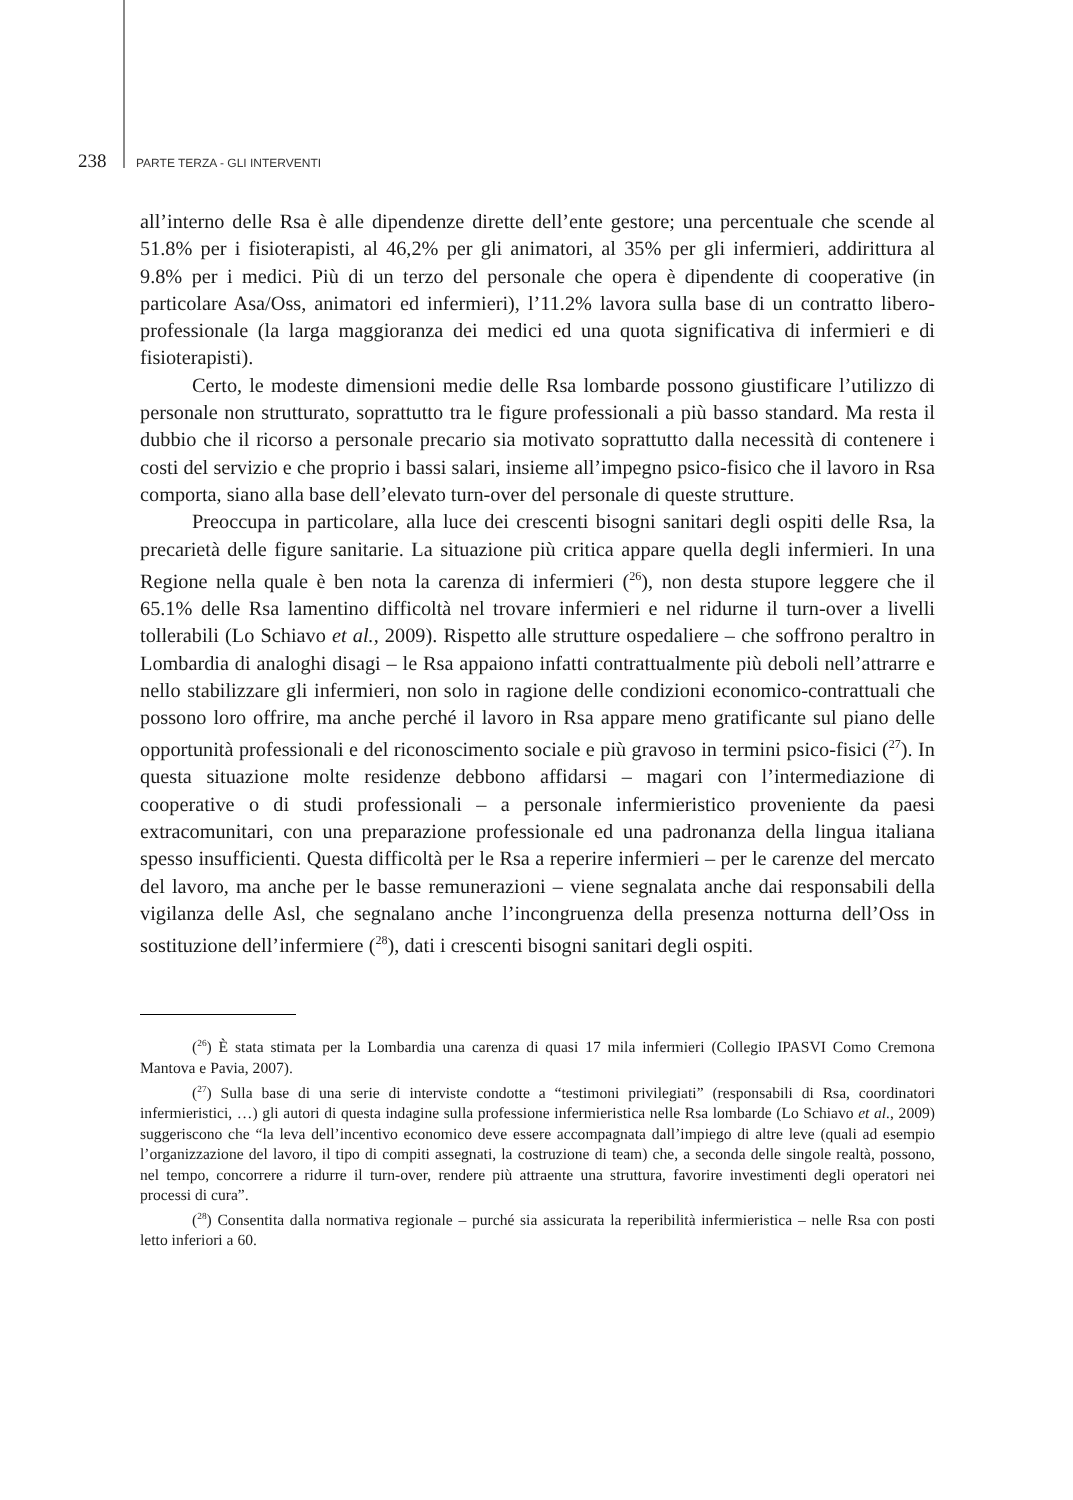238 PARTE TERZA - GLI INTERVENTI
all’interno delle Rsa è alle dipendenze dirette dell’ente gestore; una percentuale che scende al 51.8% per i fisioterapisti, al 46,2% per gli animatori, al 35% per gli infermieri, addirittura al 9.8% per i medici. Più di un terzo del personale che opera è dipendente di cooperative (in particolare Asa/Oss, animatori ed infermieri), l’11.2% lavora sulla base di un contratto libero-professionale (la larga maggioranza dei medici ed una quota significativa di infermieri e di fisioterapisti).
Certo, le modeste dimensioni medie delle Rsa lombarde possono giustificare l’utilizzo di personale non strutturato, soprattutto tra le figure professionali a più basso standard. Ma resta il dubbio che il ricorso a personale precario sia motivato soprattutto dalla necessità di contenere i costi del servizio e che proprio i bassi salari, insieme all’impegno psico-fisico che il lavoro in Rsa comporta, siano alla base dell’elevato turn-over del personale di queste strutture.
Preoccupa in particolare, alla luce dei crescenti bisogni sanitari degli ospiti delle Rsa, la precarietà delle figure sanitarie. La situazione più critica appare quella degli infermieri. In una Regione nella quale è ben nota la carenza di infermieri (<sup>26</sup>), non desta stupore leggere che il 65.1% delle Rsa lamentino difficoltà nel trovare infermieri e nel ridurne il turn-over a livelli tollerabili (Lo Schiavo et al., 2009). Rispetto alle strutture ospedaliere – che soffrono peraltro in Lombardia di analoghi disagi – le Rsa appaiono infatti contrattualmente più deboli nell’attrarre e nello stabilizzare gli infermieri, non solo in ragione delle condizioni economico-contrattuali che possono loro offrire, ma anche perché il lavoro in Rsa appare meno gratificante sul piano delle opportunità professionali e del riconoscimento sociale e più gravoso in termini psico-fisici (<sup>27</sup>). In questa situazione molte residenze debbono affidarsi – magari con l’intermediazione di cooperative o di studi professionali – a personale infermieristico proveniente da paesi extracomunitari, con una preparazione professionale ed una padronanza della lingua italiana spesso insufficienti. Questa difficoltà per le Rsa a reperire infermieri – per le carenze del mercato del lavoro, ma anche per le basse remunerazioni – viene segnalata anche dai responsabili della vigilanza delle Asl, che segnalano anche l’incongruenza della presenza notturna dell’Oss in sostituzione dell’infermiere (<sup>28</sup>), dati i crescenti bisogni sanitari degli ospiti.
(<sup>26</sup>) È stata stimata per la Lombardia una carenza di quasi 17 mila infermieri (Collegio IPASVI Como Cremona Mantova e Pavia, 2007).
(<sup>27</sup>) Sulla base di una serie di interviste condotte a “testimoni privilegiati” (responsabili di Rsa, coordinatori infermieristici, …) gli autori di questa indagine sulla professione infermieristica nelle Rsa lombarde (Lo Schiavo et al., 2009) suggeriscono che “la leva dell’incentivo economico deve essere accompagnata dall’impiego di altre leve (quali ad esempio l’organizzazione del lavoro, il tipo di compiti assegnati, la costruzione di team) che, a seconda delle singole realtà, possono, nel tempo, concorrere a ridurre il turn-over, rendere più attraente una struttura, favorire investimenti degli operatori nei processi di cura”.
(<sup>28</sup>) Consentita dalla normativa regionale – purché sia assicurata la reperibilità infermieristica – nelle Rsa con posti letto inferiori a 60.